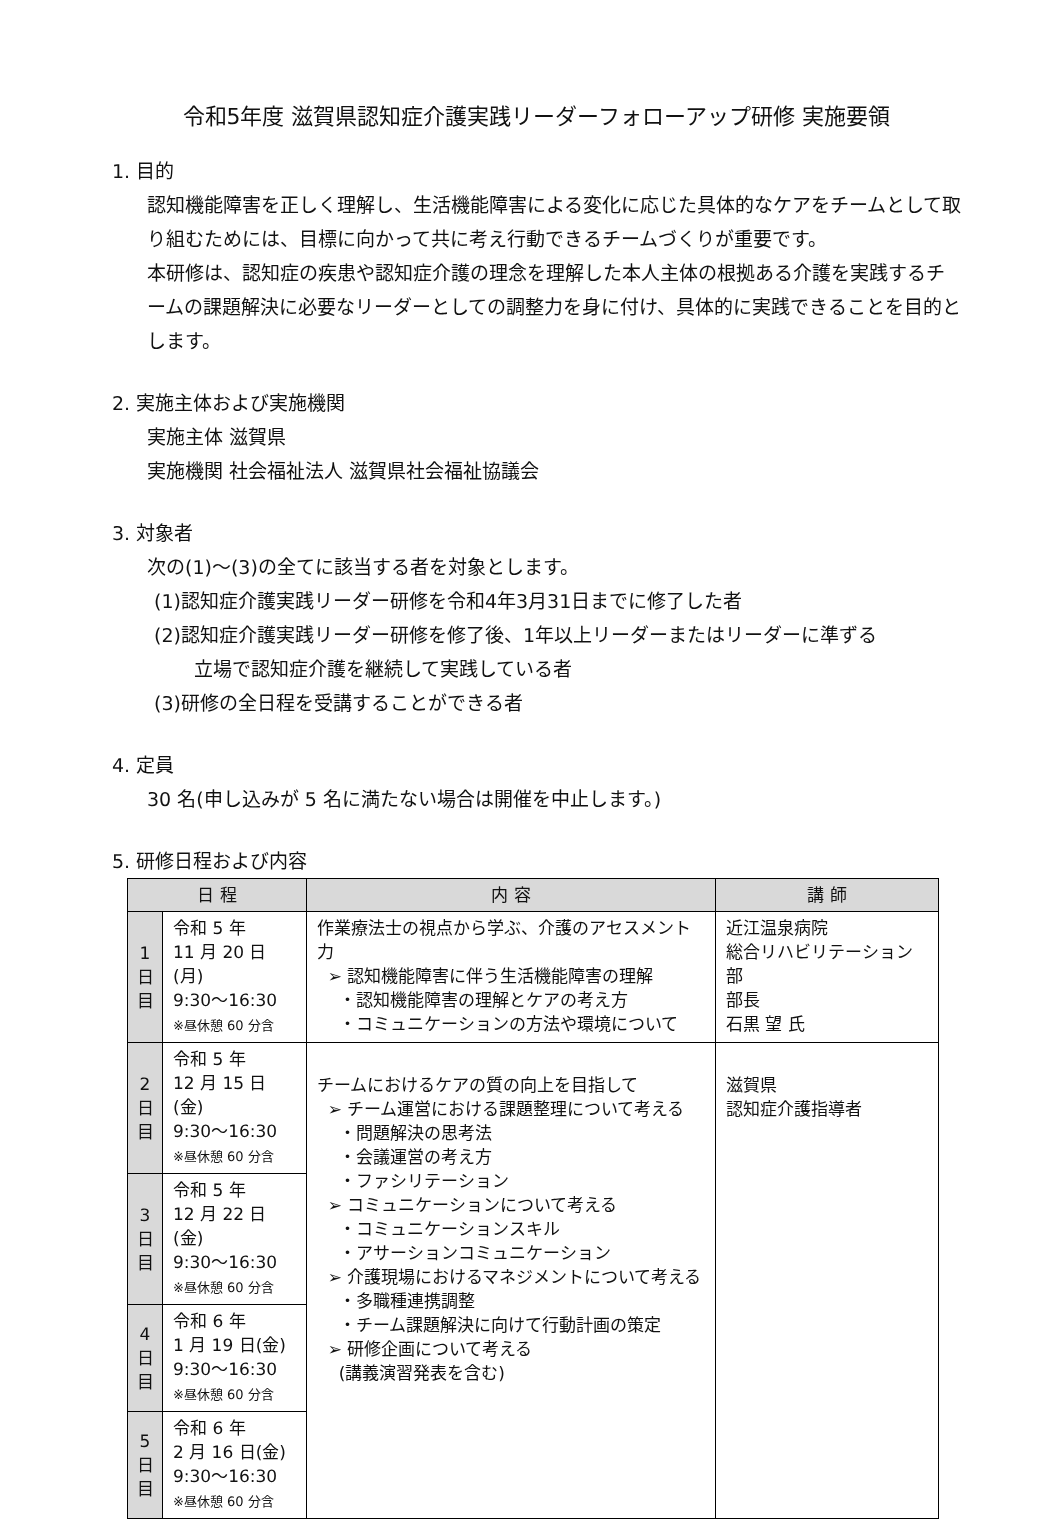令和5年度 滋賀県認知症介護実践リーダーフォローアップ研修 実施要領
1. 目的
認知機能障害を正しく理解し、生活機能障害による変化に応じた具体的なケアをチームとして取り組むためには、目標に向かって共に考え行動できるチームづくりが重要です。
本研修は、認知症の疾患や認知症介護の理念を理解した本人主体の根拠ある介護を実践するチームの課題解決に必要なリーダーとしての調整力を身に付け、具体的に実践できることを目的とします。
2. 実施主体および実施機関
実施主体 滋賀県
実施機関 社会福祉法人 滋賀県社会福祉協議会
3. 対象者
次の(1)～(3)の全てに該当する者を対象とします。
(1)認知症介護実践リーダー研修を令和4年3月31日までに修了した者
(2)認知症介護実践リーダー研修を修了後、1年以上リーダーまたはリーダーに準ずる
立場で認知症介護を継続して実践している者
(3)研修の全日程を受講することができる者
4. 定員
30 名(申し込みが 5 名に満たない場合は開催を中止します。)
5. 研修日程および内容
| 日 程 | | 内 容 | 講 師 |
| --- | --- | --- | --- |
| 1 日 目 | 令和 5 年 11 月 20 日(月) 9:30～16:30 ※昼休憩 60 分含 | 作業療法士の視点から学ぶ、介護のアセスメント力 ➢ 認知機能障害に伴う生活機能障害の理解 ・認知機能障害の理解とケアの考え方 ・コミュニケーションの方法や環境について | 近江温泉病院 総合リハビリテーション部 部長 石黒 望 氏 |
| 2 日 目 | 令和 5 年 12 月 15 日(金) 9:30～16:30 ※昼休憩 60 分含 | チームにおけるケアの質の向上を目指して ➢ チーム運営における課題整理について考える ・問題解決の思考法 ・会議運営の考え方 ・ファシリテーション ➢ コミュニケーションについて考える ・コミュニケーションスキル ・アサーションコミュニケーション ➢ 介護現場におけるマネジメントについて考える ・多職種連携調整 ・チーム課題解決に向けて行動計画の策定 ➢ 研修企画について考える (講義演習発表を含む) | 滋賀県 認知症介護指導者 |
| 3 日 目 | 令和 5 年 12 月 22 日(金) 9:30～16:30 ※昼休憩 60 分含 | | |
| 4 日 目 | 令和 6 年 1 月 19 日(金) 9:30～16:30 ※昼休憩 60 分含 | | |
| 5 日 目 | 令和 6 年 2 月 16 日(金) 9:30～16:30 ※昼休憩 60 分含 | | |